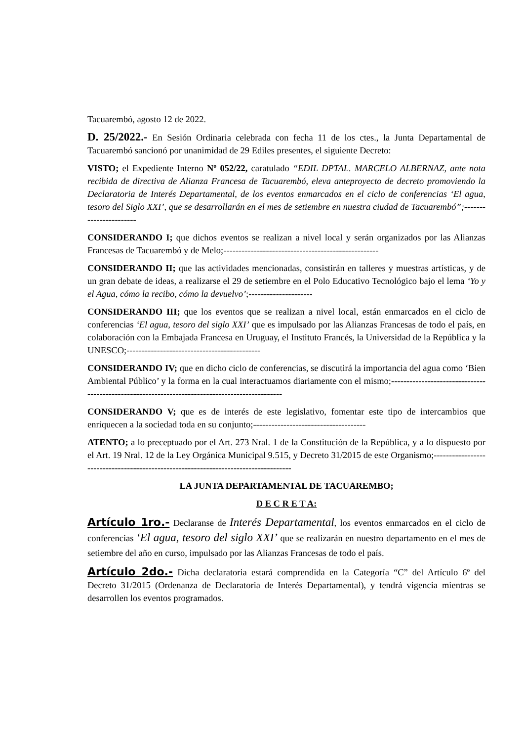Tacuarembó, agosto 12 de 2022.
D. 25/2022.- En Sesión Ordinaria celebrada con fecha 11 de los ctes., la Junta Departamental de Tacuarembó sancionó por unanimidad de 29 Ediles presentes, el siguiente Decreto:
VISTO; el Expediente Interno Nº 052/22, caratulado “EDIL DPTAL. MARCELO ALBERNAZ, ante nota recibida de directiva de Alianza Francesa de Tacuarembó, eleva anteproyecto de decreto promoviendo la Declaratoria de Interés Departamental, de los eventos enmarcados en el ciclo de conferencias ‘El agua, tesoro del Siglo XXI’, que se desarrollarán en el mes de setiembre en nuestra ciudad de Tacuarembó”;-----------------------
CONSIDERANDO I; que dichos eventos se realizan a nivel local y serán organizados por las Alianzas Francesas de Tacuarembó y de Melo;---------------------------------------------------
CONSIDERANDO II; que las actividades mencionadas, consistirán en talleres y muestras artísticas, y de un gran debate de ideas, a realizarse el 29 de setiembre en el Polo Educativo Tecnológico bajo el lema ‘Yo y el Agua, cómo la recibo, cómo la devuelvo’;---------------------
CONSIDERANDO III; que los eventos que se realizan a nivel local, están enmarcados en el ciclo de conferencias ‘El agua, tesoro del siglo XXI’ que es impulsado por las Alianzas Francesas de todo el país, en colaboración con la Embajada Francesa en Uruguay, el Instituto Francés, la Universidad de la República y la UNESCO;--------------------------------------------
CONSIDERANDO IV; que en dicho ciclo de conferencias, se discutirá la importancia del agua como ‘Bien Ambiental Público’ y la forma en la cual interactuamos diariamente con el mismo;-----------------------------------------------------------------------------------------------
CONSIDERANDO V; que es de interés de este legislativo, fomentar este tipo de intercambios que enriquecen a la sociedad toda en su conjunto;-------------------------------------
ATENTO; a lo preceptuado por el Art. 273 Nral. 1 de la Constitución de la República, y a lo dispuesto por el Art. 19 Nral. 12 de la Ley Orgánica Municipal 9.515, y Decreto 31/2015 de este Organismo;------------------------------------------------------------------------------------
LA JUNTA DEPARTAMENTAL DE TACUAREMBO;
D E C R E T A:
Artículo 1ro.- Declaranse de Interés Departamental, los eventos enmarcados en el ciclo de conferencias ‘El agua, tesoro del siglo XXI’ que se realizarán en nuestro departamento en el mes de setiembre del año en curso, impulsado por las Alianzas Francesas de todo el país.
Artículo 2do.- Dicha declaratoria estará comprendida en la Categoría “C” del Artículo 6º del Decreto 31/2015 (Ordenanza de Declaratoria de Interés Departamental), y tendrá vigencia mientras se desarrollen los eventos programados.